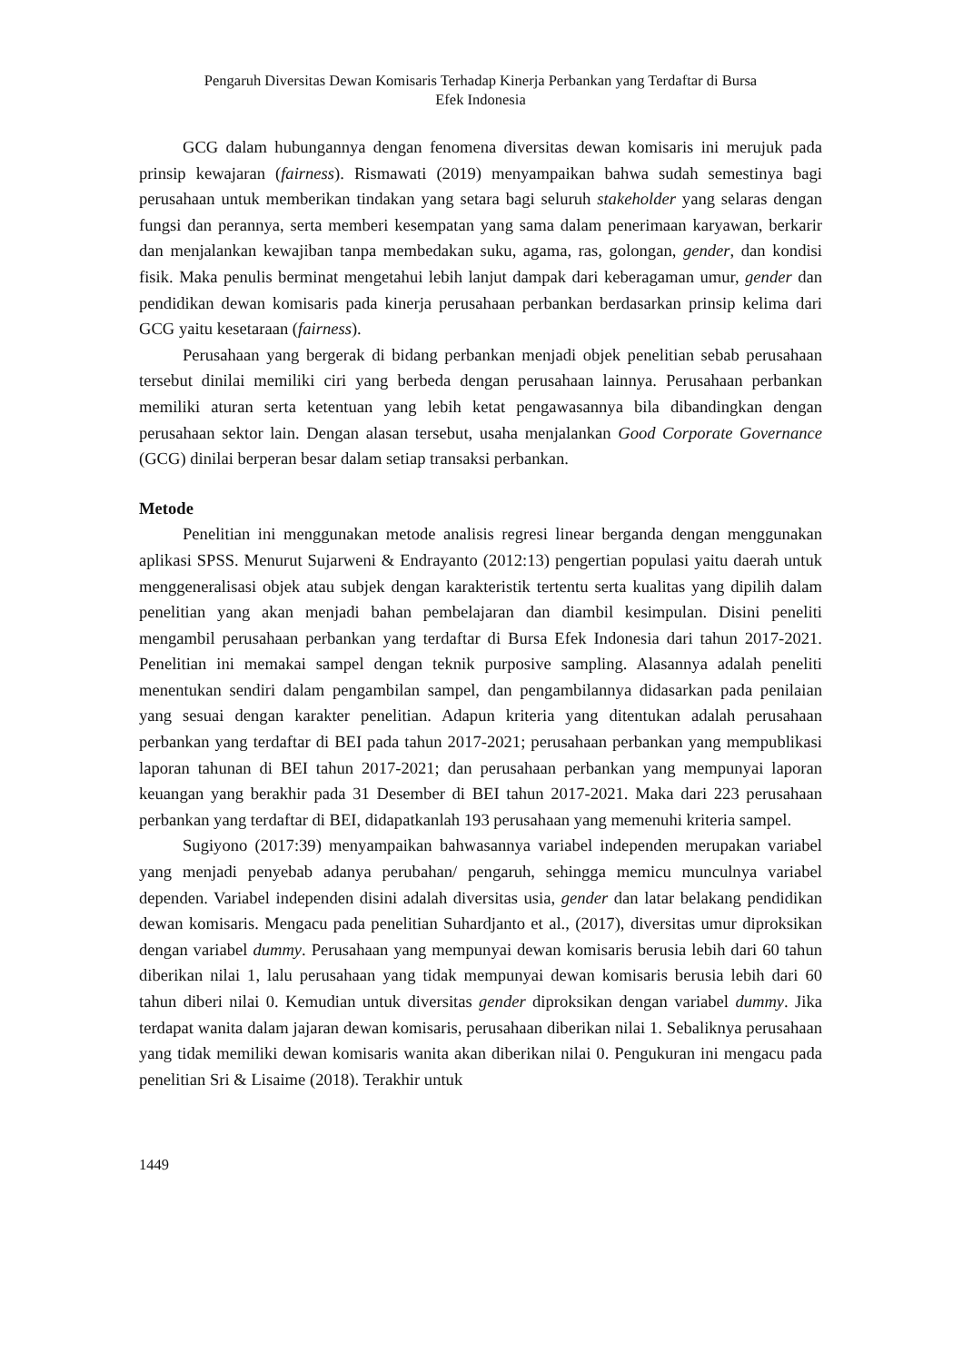Pengaruh Diversitas Dewan Komisaris Terhadap Kinerja Perbankan yang Terdaftar di Bursa
Efek Indonesia
GCG dalam hubungannya dengan fenomena diversitas dewan komisaris ini merujuk pada prinsip kewajaran (fairness). Rismawati (2019) menyampaikan bahwa sudah semestinya bagi perusahaan untuk memberikan tindakan yang setara bagi seluruh stakeholder yang selaras dengan fungsi dan perannya, serta memberi kesempatan yang sama dalam penerimaan karyawan, berkarir dan menjalankan kewajiban tanpa membedakan suku, agama, ras, golongan, gender, dan kondisi fisik. Maka penulis berminat mengetahui lebih lanjut dampak dari keberagaman umur, gender dan pendidikan dewan komisaris pada kinerja perusahaan perbankan berdasarkan prinsip kelima dari GCG yaitu kesetaraan (fairness).
Perusahaan yang bergerak di bidang perbankan menjadi objek penelitian sebab perusahaan tersebut dinilai memiliki ciri yang berbeda dengan perusahaan lainnya. Perusahaan perbankan memiliki aturan serta ketentuan yang lebih ketat pengawasannya bila dibandingkan dengan perusahaan sektor lain. Dengan alasan tersebut, usaha menjalankan Good Corporate Governance (GCG) dinilai berperan besar dalam setiap transaksi perbankan.
Metode
Penelitian ini menggunakan metode analisis regresi linear berganda dengan menggunakan aplikasi SPSS. Menurut Sujarweni & Endrayanto (2012:13) pengertian populasi yaitu daerah untuk menggeneralisasi objek atau subjek dengan karakteristik tertentu serta kualitas yang dipilih dalam penelitian yang akan menjadi bahan pembelajaran dan diambil kesimpulan. Disini peneliti mengambil perusahaan perbankan yang terdaftar di Bursa Efek Indonesia dari tahun 2017-2021. Penelitian ini memakai sampel dengan teknik purposive sampling. Alasannya adalah peneliti menentukan sendiri dalam pengambilan sampel, dan pengambilannya didasarkan pada penilaian yang sesuai dengan karakter penelitian. Adapun kriteria yang ditentukan adalah perusahaan perbankan yang terdaftar di BEI pada tahun 2017-2021; perusahaan perbankan yang mempublikasi laporan tahunan di BEI tahun 2017-2021; dan perusahaan perbankan yang mempunyai laporan keuangan yang berakhir pada 31 Desember di BEI tahun 2017-2021. Maka dari 223 perusahaan perbankan yang terdaftar di BEI, didapatkanlah 193 perusahaan yang memenuhi kriteria sampel.
Sugiyono (2017:39) menyampaikan bahwasannya variabel independen merupakan variabel yang menjadi penyebab adanya perubahan/ pengaruh, sehingga memicu munculnya variabel dependen. Variabel independen disini adalah diversitas usia, gender dan latar belakang pendidikan dewan komisaris. Mengacu pada penelitian Suhardjanto et al., (2017), diversitas umur diproksikan dengan variabel dummy. Perusahaan yang mempunyai dewan komisaris berusia lebih dari 60 tahun diberikan nilai 1, lalu perusahaan yang tidak mempunyai dewan komisaris berusia lebih dari 60 tahun diberi nilai 0. Kemudian untuk diversitas gender diproksikan dengan variabel dummy. Jika terdapat wanita dalam jajaran dewan komisaris, perusahaan diberikan nilai 1. Sebaliknya perusahaan yang tidak memiliki dewan komisaris wanita akan diberikan nilai 0. Pengukuran ini mengacu pada penelitian Sri & Lisaime (2018). Terakhir untuk
1449